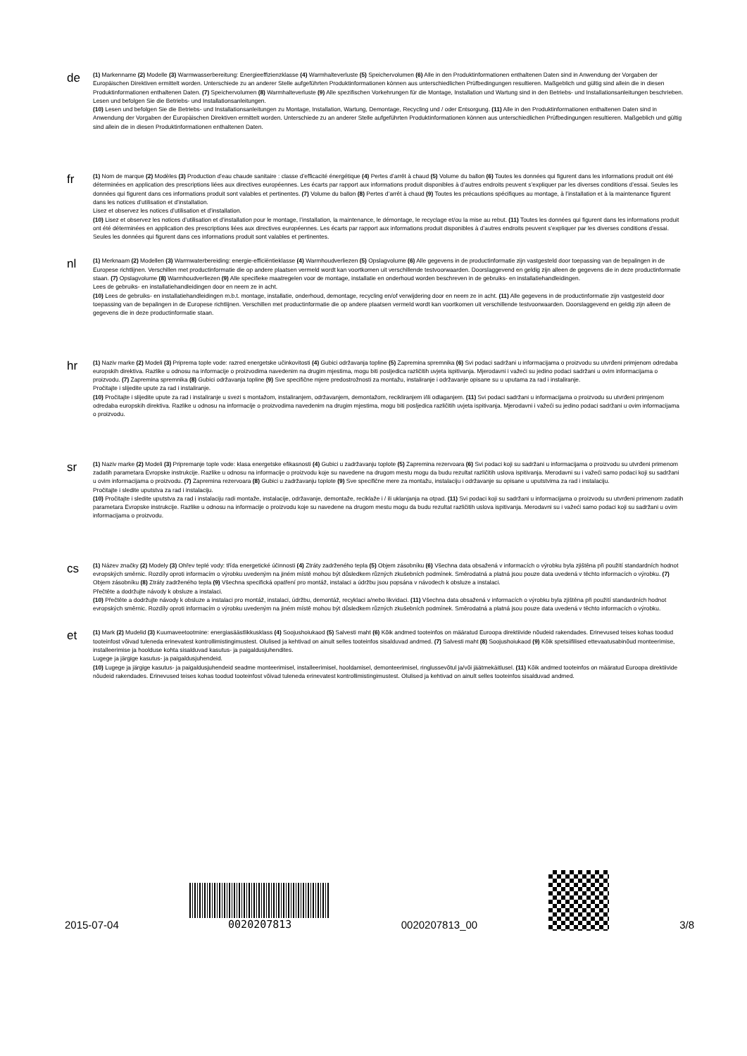de
(1) Markenname (2) Modelle (3) Warmwasserbereitung: Energieeffizienzklasse (4) Warmhalteverluste (5) Speichervolumen (6) Alle in den Produktinformationen enthaltenen Daten sind in Anwendung der Vorgaben der Europäischen Direktiven ermittelt worden. Unterschiede zu an anderer Stelle aufgeführten Produktinformationen können aus unterschiedlichen Prüfbedingungen resultieren. Maßgeblich und gültig sind allein die in diesen Produktinformationen enthaltenen Daten. (7) Speichervolumen (8) Warmhalteverluste (9) Alle spezifischen Vorkehrungen für die Montage, Installation und Wartung sind in den Betriebs- und Installationsanleitungen beschrieben.
Lesen und befolgen Sie die Betriebs- und Installationsanleitungen.
(10) Lesen und befolgen Sie die Betriebs- und Installationsanleitungen zu Montage, Installation, Wartung, Demontage, Recycling und / oder Entsorgung. (11) Alle in den Produktinformationen enthaltenen Daten sind in Anwendung der Vorgaben der Europäischen Direktiven ermittelt worden. Unterschiede zu an anderer Stelle aufgeführten Produktinformationen können aus unterschiedlichen Prüfbedingungen resultieren. Maßgeblich und gültig sind allein die in diesen Produktinformationen enthaltenen Daten.
fr
(1) Nom de marque (2) Modèles (3) Production d’eau chaude sanitaire : classe d’efficacité énergétique (4) Pertes d’arrêt à chaud (5) Volume du ballon (6) Toutes les données qui figurent dans les informations produit ont été déterminées en application des prescriptions liées aux directives européennes. Les écarts par rapport aux informations produit disponibles à d’autres endroits peuvent s’expliquer par les diverses conditions d’essai. Seules les données qui figurent dans ces informations produit sont valables et pertinentes. (7) Volume du ballon (8) Pertes d’arrêt à chaud (9) Toutes les précautions spécifiques au montage, à l’installation et à la maintenance figurent dans les notices d’utilisation et d’installation.
Lisez et observez les notices d’utilisation et d’installation.
(10) Lisez et observez les notices d’utilisation et d’installation pour le montage, l’installation, la maintenance, le démontage, le recyclage et/ou la mise au rebut. (11) Toutes les données qui figurent dans les informations produit ont été déterminées en application des prescriptions liées aux directives européennes. Les écarts par rapport aux informations produit disponibles à d’autres endroits peuvent s’expliquer par les diverses conditions d’essai. Seules les données qui figurent dans ces informations produit sont valables et pertinentes.
nl
(1) Merknaam (2) Modellen (3) Warmwaterbereiding: energie-efficiëntieklasse (4) Warmhoudverliezen (5) Opslagvolume (6) Alle gegevens in de productinformatie zijn vastgesteld door toepassing van de bepalingen in de Europese richtlijnen. Verschillen met productinformatie die op andere plaatsen vermeld wordt kan voortkomen uit verschillende testvoorwaarden. Doorslaggevend en geldig zijn alleen de gegevens die in deze productinformatie staan. (7) Opslagvolume (8) Warmhoudverliezen (9) Alle specifieke maatregelen voor de montage, installatie en onderhoud worden beschreven in de gebruiks- en installatiehandleidingen.
Lees de gebruiks- en installatiehandleidingen door en neem ze in acht.
(10) Lees de gebruiks- en installatiehandleidingen m.b.t. montage, installatie, onderhoud, demontage, recycling en/of verwijdering door en neem ze in acht. (11) Alle gegevens in de productinformatie zijn vastgesteld door toepassing van de bepalingen in de Europese richtlijnen. Verschillen met productinformatie die op andere plaatsen vermeld wordt kan voortkomen uit verschillende testvoorwaarden. Doorslaggevend en geldig zijn alleen de gegevens die in deze productinformatie staan.
hr
(1) Naziv marke (2) Modeli (3) Priprema tople vode: razred energetske učinkovitosti (4) Gubici održavanja topline (5) Zapremina spremnika (6) Svi podaci sadržani u informacijama o proizvodu su utvrđeni primjenom odredaba europskih direktiva. Razlike u odnosu na informacije o proizvodima navedenim na drugim mjestima, mogu biti posljedica različitih uvjeta ispitivanja. Mjerodavni i važeći su jedino podaci sadržani u ovim informacijama o proizvodu. (7) Zapremina spremnika (8) Gubici održavanja topline (9) Sve specifične mjere predostrožnosti za montažu, instaliranje i održavanje opisane su u uputama za rad i instaliranje.
Pročitajte i slijedite upute za rad i instaliranje.
(10) Pročitajte i slijedite upute za rad i instaliranje u svezi s montažom, instaliranjem, održavanjem, demontažom, recikliranjem i/ili odlaganjem. (11) Svi podaci sadržani u informacijama o proizvodu su utvrđeni primjenom odredaba europskih direktiva. Razlike u odnosu na informacije o proizvodima navedenim na drugim mjestima, mogu biti posljedica različitih uvjeta ispitivanja. Mjerodavni i važeći su jedino podaci sadržani u ovim informacijama o proizvodu.
sr
(1) Naziv marke (2) Modeli (3) Pripremanje tople vode: klasa energetske efikasnosti (4) Gubici u zadržavanju toplote (5) Zapremina rezervoara (6) Svi podaci koji su sadržani u informacijama o proizvodu su utvrđeni primenom zadatih parametara Evropske instrukcije. Razlike u odnosu na informacije o proizvodu koje su navedene na drugom mestu mogu da budu rezultat različitih uslova ispitivanja. Merodavni su i važeći samo podaci koji su sadržani u ovim informacijama o proizvodu. (7) Zapremina rezervoara (8) Gubici u zadržavanju toplote (9) Sve specifične mere za montažu, instalaciju i održavanje su opisane u uputstvima za rad i instalaciju.
Pročitajte i sledite uputstva za rad i instalaciju.
(10) Pročitajte i sledite uputstva za rad i instalaciju radi montaže, instalacije, održavanje, demontaže, reciklaže i / ili uklanjanja na otpad. (11) Svi podaci koji su sadržani u informacijama o proizvodu su utvrđeni primenom zadatih parametara Evropske instrukcije. Razlike u odnosu na informacije o proizvodu koje su navedene na drugom mestu mogu da budu rezultat različitih uslova ispitivanja. Merodavni su i važeći samo podaci koji su sadržani u ovim informacijama o proizvodu.
cs
(1) Název značky (2) Modely (3) Ohřev teplé vody: třída energetické účinnosti (4) Ztráty zadrženého tepla (5) Objem zásobníku (6) Všechna data obsažená v informacích o výrobku byla zjištěna při použití standardních hodnot evropských směrnic. Rozdíly oproti informacím o výrobku uvedeným na jiném místě mohou být důsledkem různých zkušebních podmínek. Směrodatná a platná jsou pouze data uvedená v těchto informacích o výrobku. (7) Objem zásobníku (8) Ztráty zadrženého tepla (9) Všechna specifická opatření pro montáž, instalaci a údržbu jsou popsána v návodech k obsluze a instalaci.
Přečtěte a dodržujte návody k obsluze a instalaci.
(10) Přečtěte a dodržujte návody k obsluze a instalaci pro montáž, instalaci, údržbu, demontáž, recyklaci a/nebo likvidaci. (11) Všechna data obsažená v informacích o výrobku byla zjištěna při použití standardních hodnot evropských směrnic. Rozdíly oproti informacím o výrobku uvedeným na jiném místě mohou být důsledkem různých zkušebních podmínek. Směrodatná a platná jsou pouze data uvedená v těchto informacích o výrobku.
et
(1) Mark (2) Mudelid (3) Kuumaveetootmine: energiasäästlikkusklass (4) Soojushoiukaod (5) Salvesti maht (6) Kõik andmed tooteinfos on määratud Euroopa direktiivide nõudeid rakendades. Erinevused teises kohas toodud tooteinfost võivad tuleneda erinevatest kontrollimistingimustest. Olulised ja kehtivad on ainult selles tooteinfos sisalduvad andmed. (7) Salvesti maht (8) Soojushoiukaod (9) Kõik spetsiifilised ettevaatusabinõud monteerimise, installeerimise ja hoolduse kohta sisalduvad kasutus- ja paigaldusjuhendites.
Lugege ja järgige kasutus- ja paigaldusjuhendeid.
(10) Lugege ja järgige kasutus- ja paigaldusjuhendeid seadme monteerimisel, installeerimisel, hooldamisel, demonteerimisel, ringlussevõtul ja/või jäätmekäitlusel. (11) Kõik andmed tooteinfos on määratud Euroopa direktiivide nõudeid rakendades. Erinevused teises kohas toodud tooteinfost võivad tuleneda erinevatest kontrollimistingimustest. Olulised ja kehtivad on ainult selles tooteinfos sisalduvad andmed.
2015-07-04
0020207813
0020207813_00
3/8